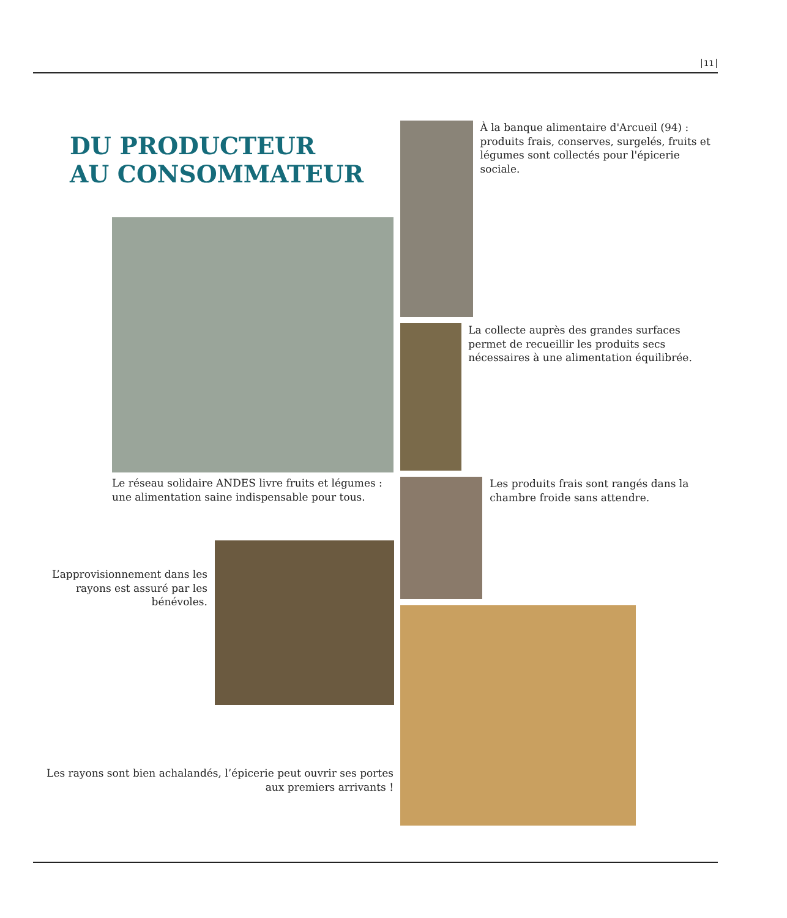11
DU PRODUCTEUR
AU CONSOMMATEUR
Le réseau solidaire ANDES livre fruits et légumes : une alimentation saine indispensable pour tous.
L’approvisionnement dans les rayons est assuré par les bénévoles.
Les rayons sont bien achalandés, l’épicerie peut ouvrir ses portes aux premiers arrivants !
À la banque alimentaire d'Arcueil (94) : produits frais, conserves, surgelés, fruits et légumes sont collectés pour l'épicerie sociale.
La collecte auprès des grandes surfaces permet de recueillir les produits secs nécessaires à une alimentation équilibrée.
Les produits frais sont rangés dans la chambre froide sans attendre.